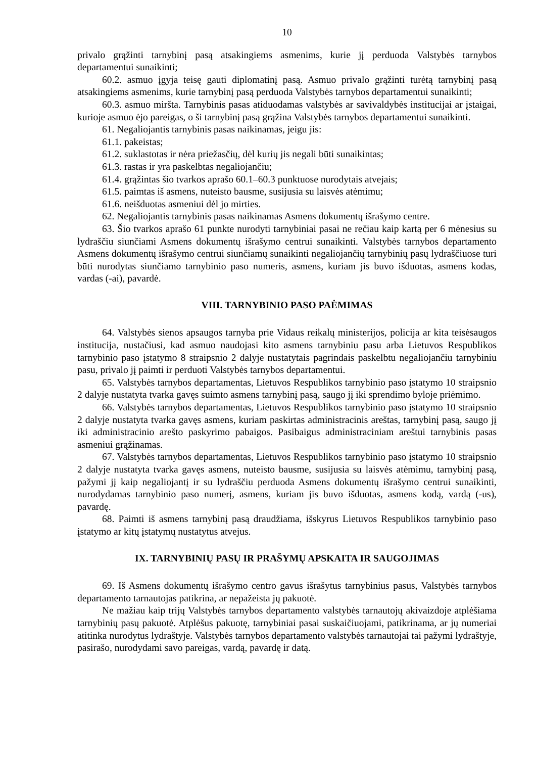10
privalo grąžinti tarnybinį pasą atsakingiems asmenims, kurie jį perduoda Valstybės tarnybos departamentui sunaikinti;
60.2. asmuo įgyja teisę gauti diplomatinį pasą. Asmuo privalo grąžinti turėtą tarnybinį pasą atsakingiems asmenims, kurie tarnybinį pasą perduoda Valstybės tarnybos departamentui sunaikinti;
60.3. asmuo miršta. Tarnybinis pasas atiduodamas valstybės ar savivaldybės institucijai ar įstaigai, kurioje asmuo ėjo pareigas, o ši tarnybinį pasą grąžina Valstybės tarnybos departamentui sunaikinti.
61. Negaliojantis tarnybinis pasas naikinamas, jeigu jis:
61.1. pakeistas;
61.2. suklastotas ir nėra priežasčių, dėl kurių jis negali būti sunaikintas;
61.3. rastas ir yra paskelbtas negaliojančiu;
61.4. grąžintas šio tvarkos aprašo 60.1–60.3 punktuose nurodytais atvejais;
61.5. paimtas iš asmens, nuteisto bausme, susijusia su laisvės atėmimu;
61.6. neišduotas asmeniui dėl jo mirties.
62. Negaliojantis tarnybinis pasas naikinamas Asmens dokumentų išrašymo centre.
63. Šio tvarkos aprašo 61 punkte nurodyti tarnybiniai pasai ne rečiau kaip kartą per 6 mėnesius su lydraščiu siunčiami Asmens dokumentų išrašymo centrui sunaikinti. Valstybės tarnybos departamento Asmens dokumentų išrašymo centrui siunčiamų sunaikinti negaliojančių tarnybinių pasų lydraščiuose turi būti nurodytas siunčiamo tarnybinio paso numeris, asmens, kuriam jis buvo išduotas, asmens kodas, vardas (-ai), pavardė.
VIII. TARNYBINIO PASO PAĖMIMAS
64. Valstybės sienos apsaugos tarnyba prie Vidaus reikalų ministerijos, policija ar kita teisėsaugos institucija, nustačiusi, kad asmuo naudojasi kito asmens tarnybiniu pasu arba Lietuvos Respublikos tarnybinio paso įstatymo 8 straipsnio 2 dalyje nustatytais pagrindais paskelbtu negaliojančiu tarnybiniu pasu, privalo jį paimti ir perduoti Valstybės tarnybos departamentui.
65. Valstybės tarnybos departamentas, Lietuvos Respublikos tarnybinio paso įstatymo 10 straipsnio 2 dalyje nustatyta tvarka gavęs suimto asmens tarnybinį pasą, saugo jį iki sprendimo byloje priėmimo.
66. Valstybės tarnybos departamentas, Lietuvos Respublikos tarnybinio paso įstatymo 10 straipsnio 2 dalyje nustatyta tvarka gavęs asmens, kuriam paskirtas administracinis areštas, tarnybinį pasą, saugo jį iki administracinio arešto paskyrimo pabaigos. Pasibaigus administraciniam areštui tarnybinis pasas asmeniui grąžinamas.
67. Valstybės tarnybos departamentas, Lietuvos Respublikos tarnybinio paso įstatymo 10 straipsnio 2 dalyje nustatyta tvarka gavęs asmens, nuteisto bausme, susijusia su laisvės atėmimu, tarnybinį pasą, pažymi jį kaip negaliojantį ir su lydraščiu perduoda Asmens dokumentų išrašymo centrui sunaikinti, nurodydamas tarnybinio paso numerį, asmens, kuriam jis buvo išduotas, asmens kodą, vardą (-us), pavardę.
68. Paimti iš asmens tarnybinį pasą draudžiama, išskyrus Lietuvos Respublikos tarnybinio paso įstatymo ar kitų įstatymų nustatytus atvejus.
IX. TARNYBINIŲ PASŲ IR PRAŠYMŲ APSKAITA IR SAUGOJIMAS
69. Iš Asmens dokumentų išrašymo centro gavus išrašytus tarnybinius pasus, Valstybės tarnybos departamento tarnautojas patikrina, ar nepažeista jų pakuotė.
Ne mažiau kaip trijų Valstybės tarnybos departamento valstybės tarnautojų akivaizdoje atplėšiama tarnybinių pasų pakuotė. Atplėšus pakuotę, tarnybiniai pasai suskaičiuojami, patikrinama, ar jų numeriai atitinka nurodytus lydraštyje. Valstybės tarnybos departamento valstybės tarnautojai tai pažymi lydraštyje, pasirašo, nurodydami savo pareigas, vardą, pavardę ir datą.